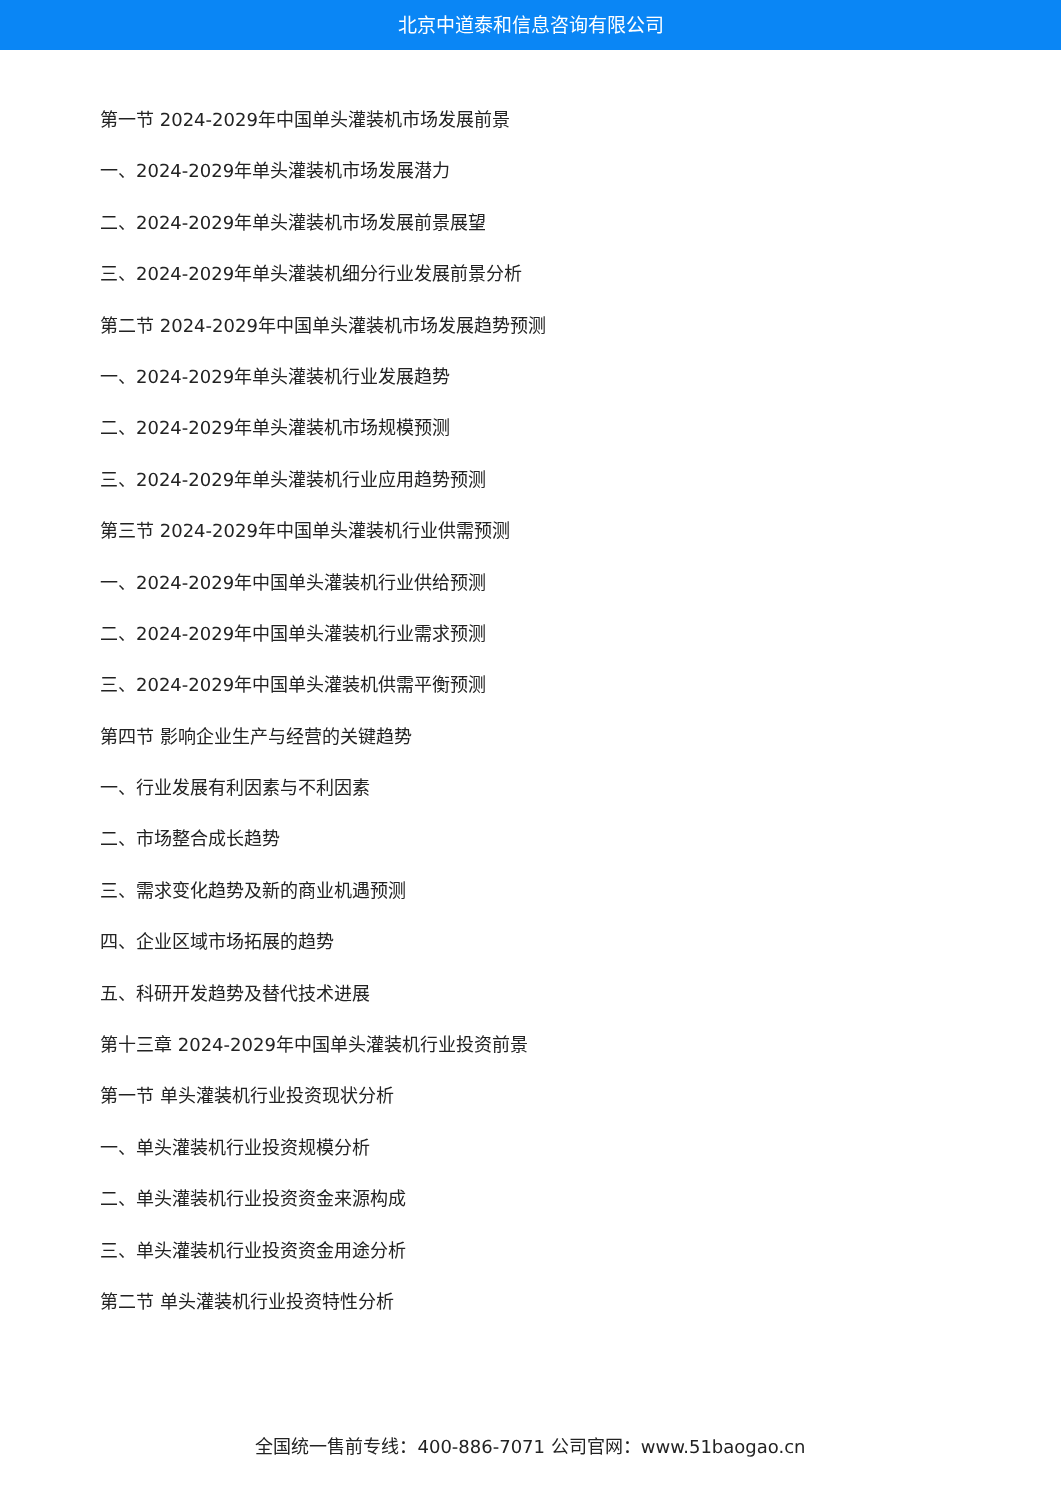北京中道泰和信息咨询有限公司
第一节 2024-2029年中国单头灌装机市场发展前景
一、2024-2029年单头灌装机市场发展潜力
二、2024-2029年单头灌装机市场发展前景展望
三、2024-2029年单头灌装机细分行业发展前景分析
第二节 2024-2029年中国单头灌装机市场发展趋势预测
一、2024-2029年单头灌装机行业发展趋势
二、2024-2029年单头灌装机市场规模预测
三、2024-2029年单头灌装机行业应用趋势预测
第三节 2024-2029年中国单头灌装机行业供需预测
一、2024-2029年中国单头灌装机行业供给预测
二、2024-2029年中国单头灌装机行业需求预测
三、2024-2029年中国单头灌装机供需平衡预测
第四节 影响企业生产与经营的关键趋势
一、行业发展有利因素与不利因素
二、市场整合成长趋势
三、需求变化趋势及新的商业机遇预测
四、企业区域市场拓展的趋势
五、科研开发趋势及替代技术进展
第十三章 2024-2029年中国单头灌装机行业投资前景
第一节 单头灌装机行业投资现状分析
一、单头灌装机行业投资规模分析
二、单头灌装机行业投资资金来源构成
三、单头灌装机行业投资资金用途分析
第二节 单头灌装机行业投资特性分析
全国统一售前专线：400-886-7071 公司官网：www.51baogao.cn